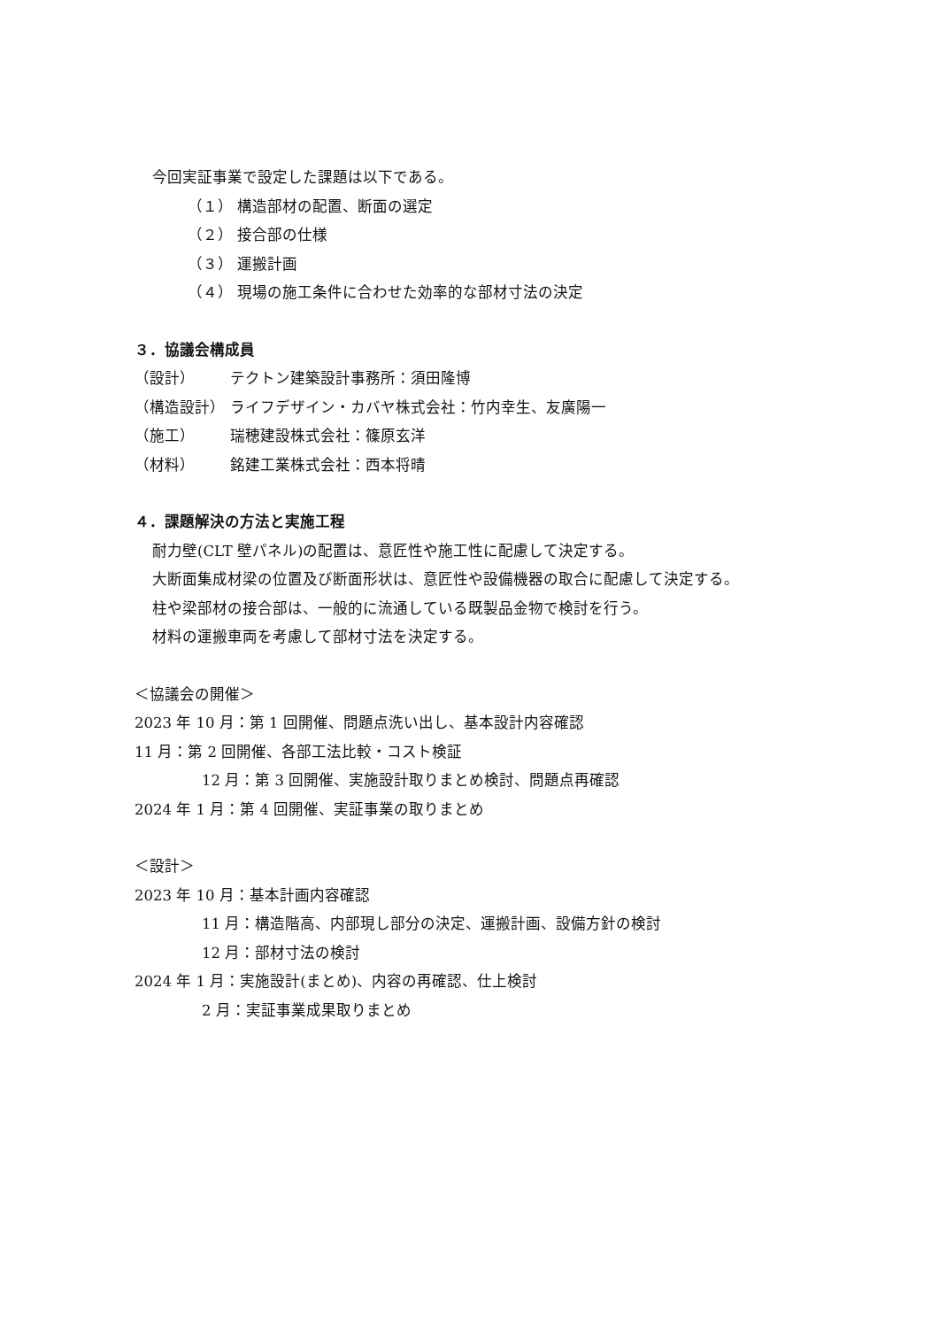今回実証事業で設定した課題は以下である。
（１） 構造部材の配置、断面の選定
（２） 接合部の仕様
（３） 運搬計画
（４） 現場の施工条件に合わせた効率的な部材寸法の決定
３．協議会構成員
（設計） テクトン建築設計事務所：須田隆博
（構造設計） ライフデザイン・カバヤ株式会社：竹内幸生、友廣陽一
（施工） 瑞穂建設株式会社：篠原玄洋
（材料） 銘建工業株式会社：西本将晴
４．課題解決の方法と実施工程
耐力壁(CLT 壁パネル)の配置は、意匠性や施工性に配慮して決定する。
大断面集成材梁の位置及び断面形状は、意匠性や設備機器の取合に配慮して決定する。
柱や梁部材の接合部は、一般的に流通している既製品金物で検討を行う。
材料の運搬車両を考慮して部材寸法を決定する。
＜協議会の開催＞
2023 年 10 月：第 1 回開催、問題点洗い出し、基本設計内容確認
11 月：第 2 回開催、各部工法比較・コスト検証
12 月：第 3 回開催、実施設計取りまとめ検討、問題点再確認
2024 年 1 月：第 4 回開催、実証事業の取りまとめ
＜設計＞
2023 年 10 月：基本計画内容確認
11 月：構造階高、内部現し部分の決定、運搬計画、設備方針の検討
12 月：部材寸法の検討
2024 年 1 月：実施設計(まとめ)、内容の再確認、仕上検討
2 月：実証事業成果取りまとめ